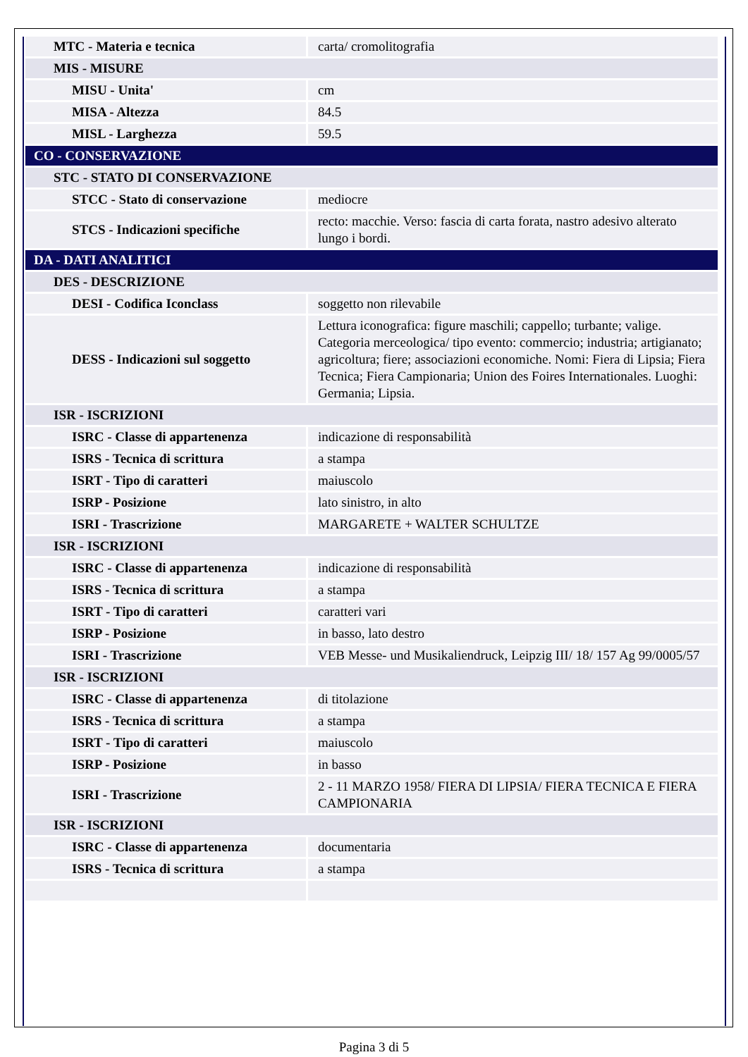| MTC - Materia e tecnica | carta/ cromolitografia |
| MIS - MISURE | |
| MISU - Unita' | cm |
| MISA - Altezza | 84.5 |
| MISL - Larghezza | 59.5 |
| CO - CONSERVAZIONE | |
| STC - STATO DI CONSERVAZIONE | |
| STCC - Stato di conservazione | mediocre |
| STCS - Indicazioni specifiche | recto: macchie. Verso: fascia di carta forata, nastro adesivo alterato lungo i bordi. |
| DA - DATI ANALITICI | |
| DES - DESCRIZIONE | |
| DESI - Codifica Iconclass | soggetto non rilevabile |
| DESS - Indicazioni sul soggetto | Lettura iconografica: figure maschili; cappello; turbante; valige. Categoria merceologica/ tipo evento: commercio; industria; artigianato; agricoltura; fiere; associazioni economiche. Nomi: Fiera di Lipsia; Fiera Tecnica; Fiera Campionaria; Union des Foires Internationales. Luoghi: Germania; Lipsia. |
| ISR - ISCRIZIONI | |
| ISRC - Classe di appartenenza | indicazione di responsabilità |
| ISRS - Tecnica di scrittura | a stampa |
| ISRT - Tipo di caratteri | maiuscolo |
| ISRP - Posizione | lato sinistro, in alto |
| ISRI - Trascrizione | MARGARETE + WALTER SCHULTZE |
| ISR - ISCRIZIONI | |
| ISRC - Classe di appartenenza | indicazione di responsabilità |
| ISRS - Tecnica di scrittura | a stampa |
| ISRT - Tipo di caratteri | caratteri vari |
| ISRP - Posizione | in basso, lato destro |
| ISRI - Trascrizione | VEB Messe- und Musikaliendruck, Leipzig III/ 18/ 157 Ag 99/0005/57 |
| ISR - ISCRIZIONI | |
| ISRC - Classe di appartenenza | di titolazione |
| ISRS - Tecnica di scrittura | a stampa |
| ISRT - Tipo di caratteri | maiuscolo |
| ISRP - Posizione | in basso |
| ISRI - Trascrizione | 2 - 11 MARZO 1958/ FIERA DI LIPSIA/ FIERA TECNICA E FIERA CAMPIONARIA |
| ISR - ISCRIZIONI | |
| ISRC - Classe di appartenenza | documentaria |
| ISRS - Tecnica di scrittura | a stampa |
Pagina 3 di 5